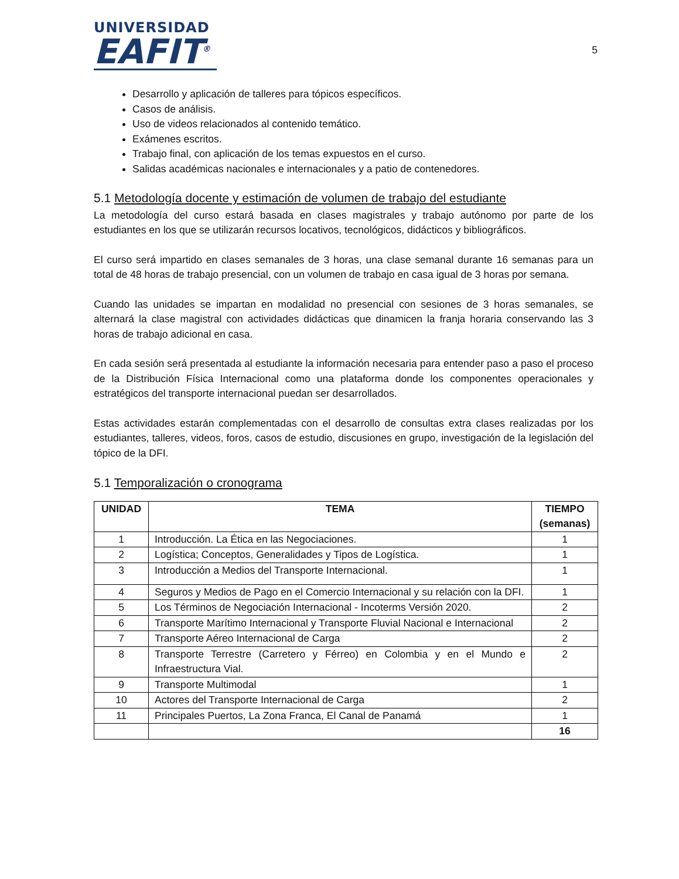UNIVERSIDAD
EAFIT<sup>®</sup>
5
Desarrollo y aplicación de talleres para tópicos específicos.
Casos de análisis.
Uso de videos relacionados al contenido temático.
Exámenes escritos.
Trabajo final, con aplicación de los temas expuestos en el curso.
Salidas académicas nacionales e internacionales y a patio de contenedores.
5.1 Metodología docente y estimación de volumen de trabajo del estudiante
La metodología del curso estará basada en clases magistrales y trabajo autónomo por parte de los estudiantes en los que se utilizarán recursos locativos, tecnológicos, didácticos y bibliográficos.
El curso será impartido en clases semanales de 3 horas, una clase semanal durante 16 semanas para un total de 48 horas de trabajo presencial, con un volumen de trabajo en casa igual de 3 horas por semana.
Cuando las unidades se impartan en modalidad no presencial con sesiones de 3 horas semanales, se alternará la clase magistral con actividades didácticas que dinamicen la franja horaria conservando las 3 horas de trabajo adicional en casa.
En cada sesión será presentada al estudiante la información necesaria para entender paso a paso el proceso de la Distribución Física Internacional como una plataforma donde los componentes operacionales y estratégicos del transporte internacional puedan ser desarrollados.
Estas actividades estarán complementadas con el desarrollo de consultas extra clases realizadas por los estudiantes, talleres, videos, foros, casos de estudio, discusiones en grupo, investigación de la legislación del tópico de la DFI.
5.1 Temporalización o cronograma
| UNIDAD | TEMA | TIEMPO (semanas) |
| --- | --- | --- |
| 1 | Introducción. La Ética en las Negociaciones. | 1 |
| 2 | Logística; Conceptos, Generalidades y Tipos de Logística. | 1 |
| 3 | Introducción a Medios del Transporte Internacional. | 1 |
| 4 | Seguros y Medios de Pago en el Comercio Internacional y su relación con la DFI. | 1 |
| 5 | Los Términos de Negociación Internacional - Incoterms Versión 2020. | 2 |
| 6 | Transporte Marítimo Internacional y Transporte Fluvial Nacional e Internacional | 2 |
| 7 | Transporte Aéreo Internacional de Carga | 2 |
| 8 | Transporte Terrestre (Carretero y Férreo) en Colombia y en el Mundo e Infraestructura Vial. | 2 |
| 9 | Transporte Multimodal | 1 |
| 10 | Actores del Transporte Internacional de Carga | 2 |
| 11 | Principales Puertos, La Zona Franca, El Canal de Panamá | 1 |
| | | 16 |